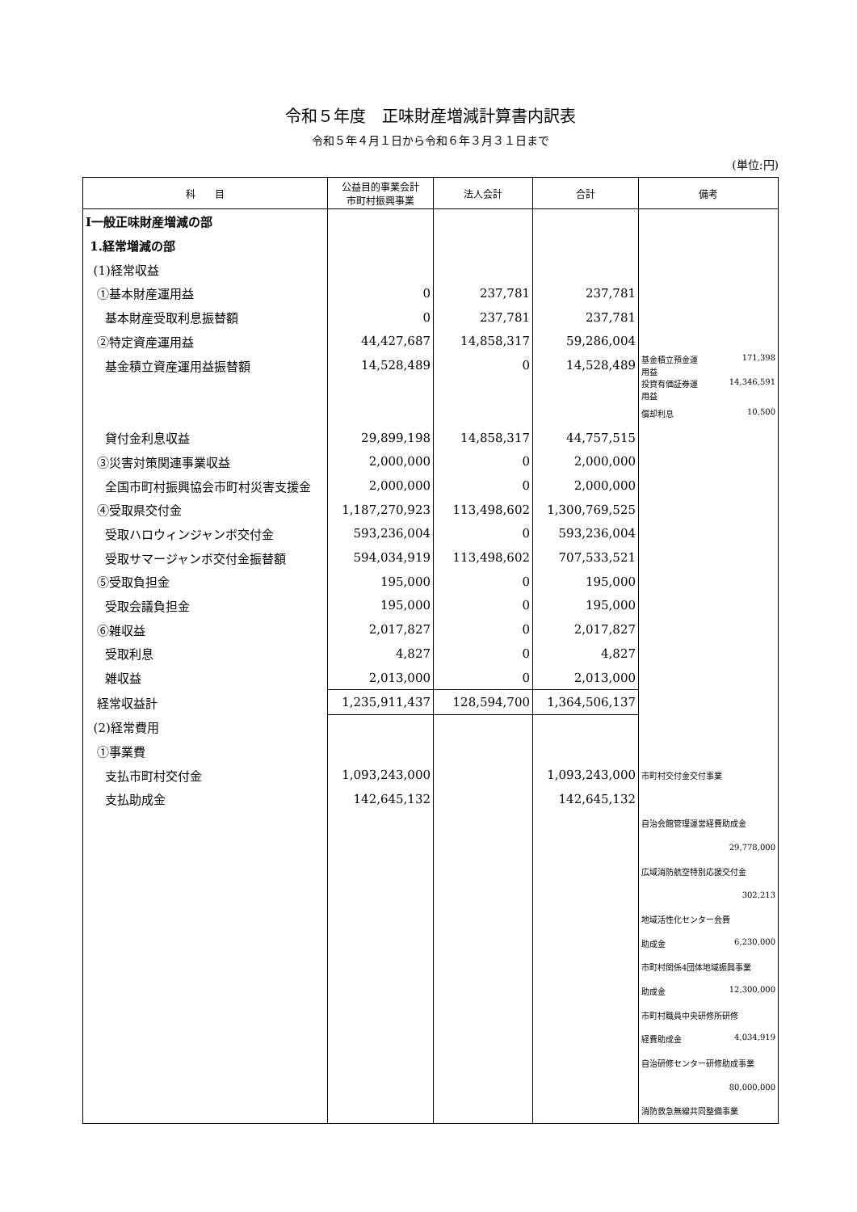令和５年度　正味財産増減計算書内訳表
令和５年４月１日から令和６年３月３１日まで
(単位:円)
| 科 目 | 公益目的事業会計 市町村振興事業 | 法人会計 | 合計 | 備考 |
| --- | --- | --- | --- | --- |
| Ⅰ一般正味財産増減の部 | | | | |
| 1.経常増減の部 | | | | |
| (1)経常収益 | | | | |
| ①基本財産運用益 | 0 | 237,781 | 237,781 | |
| 基本財産受取利息振替額 | 0 | 237,781 | 237,781 | |
| ②特定資産運用益 | 44,427,687 | 14,858,317 | 59,286,004 | |
| 基金積立資産運用益振替額 | 14,528,489 | 0 | 14,528,489 | 基金積立預金運 用益 171,398 |
| | | | | 投資有価証券運 用益 14,346,591 |
| | | | | 償却利息 10,500 |
| 貸付金利息収益 | 29,899,198 | 14,858,317 | 44,757,515 | |
| ③災害対策関連事業収益 | 2,000,000 | 0 | 2,000,000 | |
| 全国市町村振興協会市町村災害支援金 | 2,000,000 | 0 | 2,000,000 | |
| ④受取県交付金 | 1,187,270,923 | 113,498,602 | 1,300,769,525 | |
| 受取ハロウィンジャンボ交付金 | 593,236,004 | 0 | 593,236,004 | |
| 受取サマージャンボ交付金振替額 | 594,034,919 | 113,498,602 | 707,533,521 | |
| ⑤受取負担金 | 195,000 | 0 | 195,000 | |
| 受取会議負担金 | 195,000 | 0 | 195,000 | |
| ⑥雑収益 | 2,017,827 | 0 | 2,017,827 | |
| 受取利息 | 4,827 | 0 | 4,827 | |
| 雑収益 | 2,013,000 | 0 | 2,013,000 | |
| 経常収益計 | 1,235,911,437 | 128,594,700 | 1,364,506,137 | |
| (2)経常費用 | | | | |
| ①事業費 | | | | |
| 支払市町村交付金 | 1,093,243,000 | | 1,093,243,000 | 市町村交付金交付事業 |
| 支払助成金 | 142,645,132 | | 142,645,132 | |
| | | | | 自治会館管理運営経費助成金 |
| | | | | 29,778,000 |
| | | | | 広域消防航空特別応援交付金 |
| | | | | 302,213 |
| | | | | 地域活性化センター会費 |
| | | | | 助成金 6,230,000 |
| | | | | 市町村関係4団体地域振興事業 |
| | | | | 助成金 12,300,000 |
| | | | | 市町村職員中央研修所研修 |
| | | | | 経費助成金 4,034,919 |
| | | | | 自治研修センター研修助成事業 |
| | | | | 80,000,000 |
| | | | | 消防救急無線共同整備事業 |